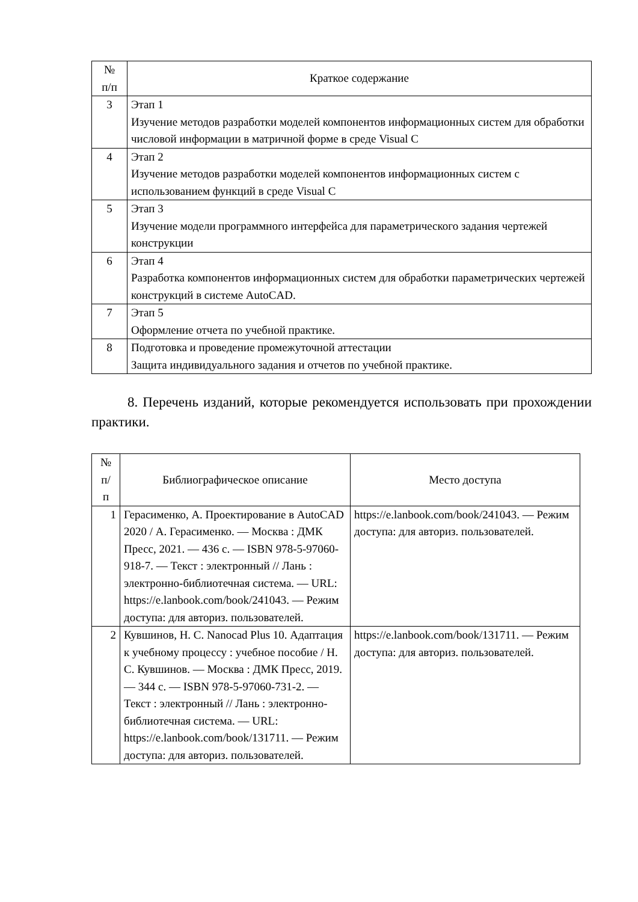| № п/п | Краткое содержание |
| --- | --- |
| 3 | Этап 1 Изучение методов разработки моделей компонентов информационных систем для обработки числовой информации в матричной форме в среде Visual C |
| 4 | Этап 2 Изучение методов разработки моделей компонентов информационных систем с использованием функций в среде Visual C |
| 5 | Этап 3 Изучение модели программного интерфейса для параметрического задания чертежей конструкции |
| 6 | Этап 4 Разработка компонентов информационных систем для обработки параметрических чертежей конструкций в системе AutoCAD. |
| 7 | Этап 5 Оформление отчета по учебной практике. |
| 8 | Подготовка и проведение промежуточной аттестации Защита индивидуального задания и отчетов по учебной практике. |
8. Перечень изданий, которые рекомендуется использовать при прохождении практики.
| № п/ п | Библиографическое описание | Место доступа |
| --- | --- | --- |
| 1 | Герасименко, А. Проектирование в AutoCAD 2020 / А. Герасименко. — Москва : ДМК Пресс, 2021. — 436 с. — ISBN 978-5-97060-918-7. — Текст : электронный // Лань : электронно-библиотечная система. — URL: https://e.lanbook.com/book/241043. — Режим доступа: для авториз. пользователей. | https://e.lanbook.com/book/241043. — Режим доступа: для авториз. пользователей. |
| 2 | Кувшинов, Н. С. Nanocad Plus 10. Адаптация к учебному процессу : учебное пособие / Н. С. Кувшинов. — Москва : ДМК Пресс, 2019. — 344 с. — ISBN 978-5-97060-731-2. — Текст : электронный // Лань : электронно-библиотечная система. — URL: https://e.lanbook.com/book/131711. — Режим доступа: для авториз. пользователей. | https://e.lanbook.com/book/131711. — Режим доступа: для авториз. пользователей. |